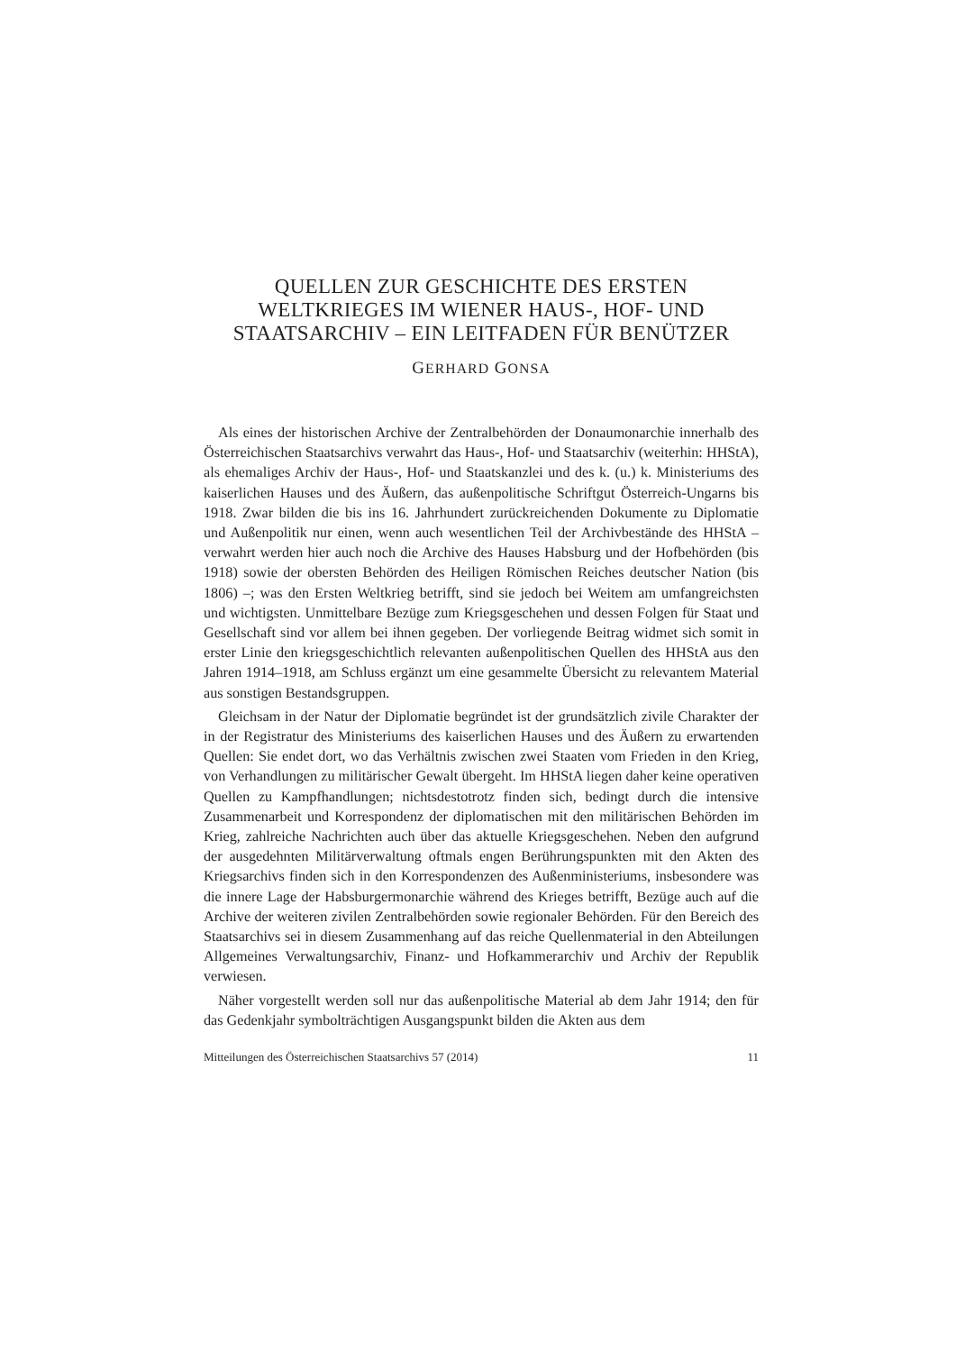QUELLEN ZUR GESCHICHTE DES ERSTEN
WELTKRIEGES IM WIENER HAUS-, HOF- UND
STAATSARCHIV – EIN LEITFADEN FÜR BENÜTZER
GERHARD GONSA
Als eines der historischen Archive der Zentralbehörden der Donaumonarchie innerhalb des Österreichischen Staatsarchivs verwahrt das Haus-, Hof- und Staatsarchiv (weiterhin: HHStA), als ehemaliges Archiv der Haus-, Hof- und Staatskanzlei und des k. (u.) k. Ministeriums des kaiserlichen Hauses und des Äußern, das außenpolitische Schriftgut Österreich-Ungarns bis 1918. Zwar bilden die bis ins 16. Jahrhundert zurückreichenden Dokumente zu Diplomatie und Außenpolitik nur einen, wenn auch wesentlichen Teil der Archivbestände des HHStA – verwahrt werden hier auch noch die Archive des Hauses Habsburg und der Hofbehörden (bis 1918) sowie der obersten Behörden des Heiligen Römischen Reiches deutscher Nation (bis 1806) –; was den Ersten Weltkrieg betrifft, sind sie jedoch bei Weitem am umfangreichsten und wichtigsten. Unmittelbare Bezüge zum Kriegsgeschehen und dessen Folgen für Staat und Gesellschaft sind vor allem bei ihnen gegeben. Der vorliegende Beitrag widmet sich somit in erster Linie den kriegsgeschichtlich relevanten außenpolitischen Quellen des HHStA aus den Jahren 1914–1918, am Schluss ergänzt um eine gesammelte Übersicht zu relevantem Material aus sonstigen Bestandsgruppen.
Gleichsam in der Natur der Diplomatie begründet ist der grundsätzlich zivile Charakter der in der Registratur des Ministeriums des kaiserlichen Hauses und des Äußern zu erwartenden Quellen: Sie endet dort, wo das Verhältnis zwischen zwei Staaten vom Frieden in den Krieg, von Verhandlungen zu militärischer Gewalt übergeht. Im HHStA liegen daher keine operativen Quellen zu Kampfhandlungen; nichtsdestotrotz finden sich, bedingt durch die intensive Zusammenarbeit und Korrespondenz der diplomatischen mit den militärischen Behörden im Krieg, zahlreiche Nachrichten auch über das aktuelle Kriegsgeschehen. Neben den aufgrund der ausgedehnten Militärverwaltung oftmals engen Berührungspunkten mit den Akten des Kriegsarchivs finden sich in den Korrespondenzen des Außenministeriums, insbesondere was die innere Lage der Habsburgermonarchie während des Krieges betrifft, Bezüge auch auf die Archive der weiteren zivilen Zentralbehörden sowie regionaler Behörden. Für den Bereich des Staatsarchivs sei in diesem Zusammenhang auf das reiche Quellenmaterial in den Abteilungen Allgemeines Verwaltungsarchiv, Finanz- und Hofkammerarchiv und Archiv der Republik verwiesen.
Näher vorgestellt werden soll nur das außenpolitische Material ab dem Jahr 1914; den für das Gedenkjahr symbolträchtigen Ausgangspunkt bilden die Akten aus dem
Mitteilungen des Österreichischen Staatsarchivs 57 (2014) 11